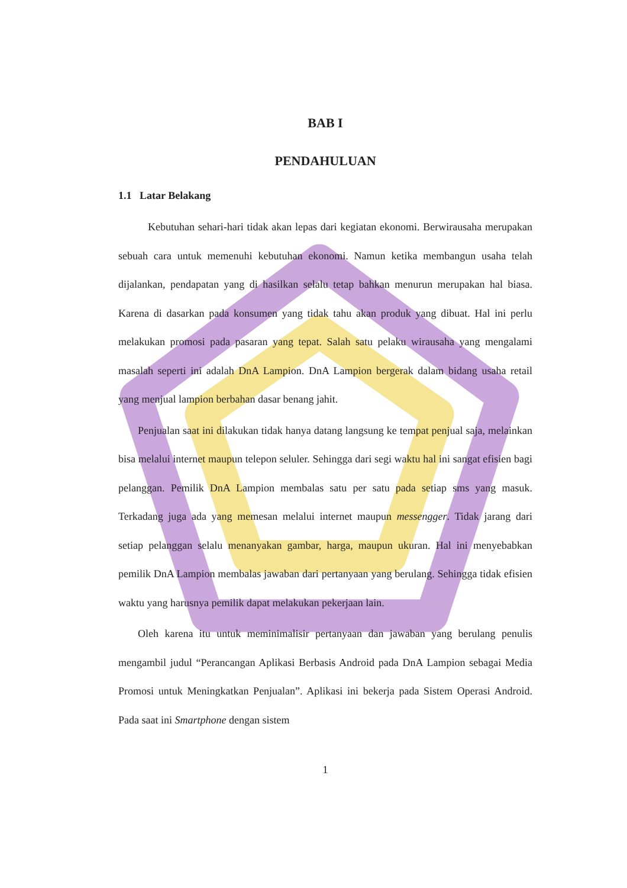BAB I
PENDAHULUAN
1.1 Latar Belakang
Kebutuhan sehari-hari tidak akan lepas dari kegiatan ekonomi. Berwirausaha merupakan sebuah cara untuk memenuhi kebutuhan ekonomi. Namun ketika membangun usaha telah dijalankan, pendapatan yang di hasilkan selalu tetap bahkan menurun merupakan hal biasa. Karena di dasarkan pada konsumen yang tidak tahu akan produk yang dibuat. Hal ini perlu melakukan promosi pada pasaran yang tepat. Salah satu pelaku wirausaha yang mengalami masalah seperti ini adalah DnA Lampion. DnA Lampion bergerak dalam bidang usaha retail yang menjual lampion berbahan dasar benang jahit.
Penjualan saat ini dilakukan tidak hanya datang langsung ke tempat penjual saja, melainkan bisa melalui internet maupun telepon seluler. Sehingga dari segi waktu hal ini sangat efisien bagi pelanggan. Pemilik DnA Lampion membalas satu per satu pada setiap sms yang masuk. Terkadang juga ada yang memesan melalui internet maupun messengger. Tidak jarang dari setiap pelanggan selalu menanyakan gambar, harga, maupun ukuran. Hal ini menyebabkan pemilik DnA Lampion membalas jawaban dari pertanyaan yang berulang. Sehingga tidak efisien waktu yang harusnya pemilik dapat melakukan pekerjaan lain.
Oleh karena itu untuk meminimalisir pertanyaan dan jawaban yang berulang penulis mengambil judul “Perancangan Aplikasi Berbasis Android pada DnA Lampion sebagai Media Promosi untuk Meningkatkan Penjualan”. Aplikasi ini bekerja pada Sistem Operasi Android. Pada saat ini Smartphone dengan sistem
1